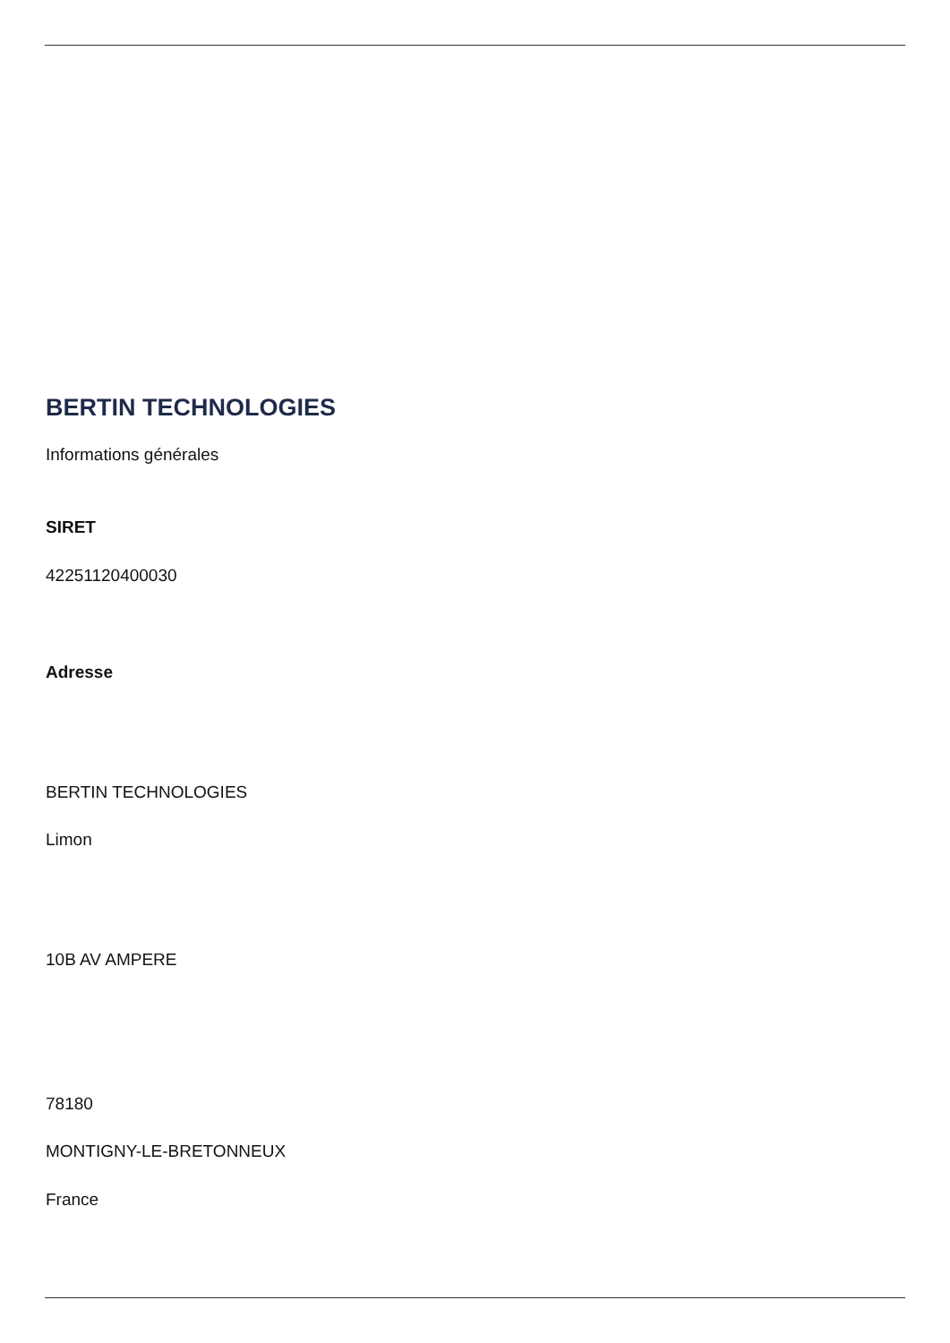BERTIN TECHNOLOGIES
Informations générales
SIRET
42251120400030
Adresse
BERTIN TECHNOLOGIES
Limon
10B AV AMPERE
78180
MONTIGNY-LE-BRETONNEUX
France